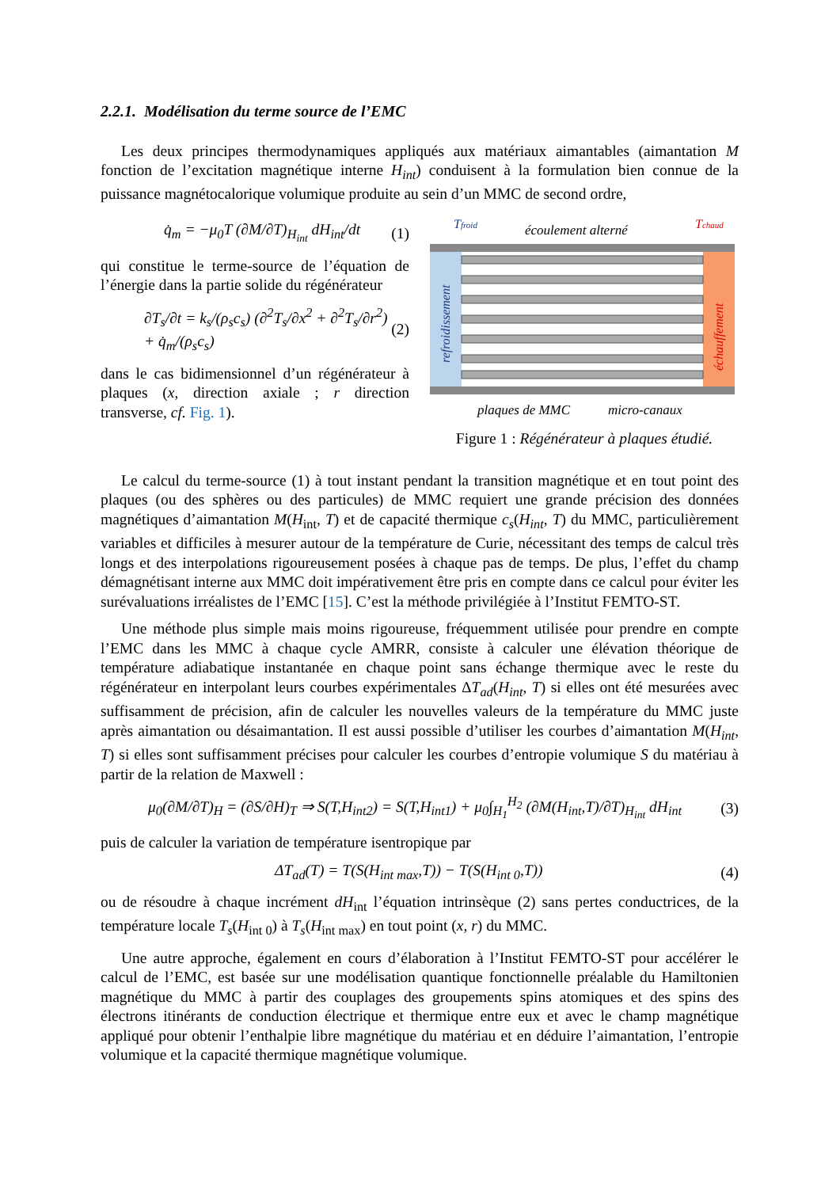2.2.1. Modélisation du terme source de l’EMC
Les deux principes thermodynamiques appliqués aux matériaux aimantables (aimantation M fonction de l’excitation magnétique interne H<sub>int</sub>) conduisent à la formulation bien connue de la puissance magnétocalorique volumique produite au sein d’un MMC de second ordre,
q̇<sub>m</sub> = −μ<sub>0</sub>T (∂M/∂T)<sub>H<sub>int</sub></sub> dH<sub>int</sub>/dt (1)
qui constitue le terme-source de l’équation de l’énergie dans la partie solide du régénérateur
∂T<sub>s</sub>/∂t = k<sub>s</sub>/(ρ<sub>s</sub>c<sub>s</sub>) (∂<sup>2</sup>T<sub>s</sub>/∂x<sup>2</sup> + ∂<sup>2</sup>T<sub>s</sub>/∂r<sup>2</sup>) + q̇<sub>m</sub>/(ρ<sub>s</sub>c<sub>s</sub>) (2)
dans le cas bidimensionnel d’un régénérateur à plaques (x, direction axiale ; r direction transverse, cf. Fig. 1).
Tfroid
écoulement alterné
Tchaud
refroidissement
échauffement
plaques de MMC
micro-canaux
Figure 1 : Régénérateur à plaques étudié.
Le calcul du terme-source (1) à tout instant pendant la transition magnétique et en tout point des plaques (ou des sphères ou des particules) de MMC requiert une grande précision des données magnétiques d’aimantation M(H<sub>int</sub>, T) et de capacité thermique c<sub>s</sub>(H<sub>int</sub>, T) du MMC, particulièrement variables et difficiles à mesurer autour de la température de Curie, nécessitant des temps de calcul très longs et des interpolations rigoureusement posées à chaque pas de temps. De plus, l’effet du champ démagnétisant interne aux MMC doit impérativement être pris en compte dans ce calcul pour éviter les surévaluations irréalistes de l’EMC [15]. C’est la méthode privilégiée à l’Institut FEMTO-ST.
Une méthode plus simple mais moins rigoureuse, fréquemment utilisée pour prendre en compte l’EMC dans les MMC à chaque cycle AMRR, consiste à calculer une élévation théorique de température adiabatique instantanée en chaque point sans échange thermique avec le reste du régénérateur en interpolant leurs courbes expérimentales ΔT<sub>ad</sub>(H<sub>int</sub>, T) si elles ont été mesurées avec suffisamment de précision, afin de calculer les nouvelles valeurs de la température du MMC juste après aimantation ou désaimantation. Il est aussi possible d’utiliser les courbes d’aimantation M(H<sub>int</sub>, T) si elles sont suffisamment précises pour calculer les courbes d’entropie volumique S du matériau à partir de la relation de Maxwell :
μ<sub>0</sub>(∂M/∂T)<sub>H</sub> = (∂S/∂H)<sub>T</sub> ⇒ S(T,H<sub>int2</sub>) = S(T,H<sub>int1</sub>) + μ<sub>0</sub>∫<sub>H<sub>1</sub></sub><sup>H<sub>2</sub></sup> (∂M(H<sub>int</sub>,T)/∂T)<sub>H<sub>int</sub></sub> dH<sub>int</sub> (3)
puis de calculer la variation de température isentropique par
ΔT<sub>ad</sub>(T) = T(S(H<sub>int max</sub>,T)) − T(S(H<sub>int 0</sub>,T)) (4)
ou de résoudre à chaque incrément dH<sub>int</sub> l’équation intrinsèque (2) sans pertes conductrices, de la température locale T<sub>s</sub>(H<sub>int 0</sub>) à T<sub>s</sub>(H<sub>int max</sub>) en tout point (x, r) du MMC.
Une autre approche, également en cours d’élaboration à l’Institut FEMTO-ST pour accélérer le calcul de l’EMC, est basée sur une modélisation quantique fonctionnelle préalable du Hamiltonien magnétique du MMC à partir des couplages des groupements spins atomiques et des spins des électrons itinérants de conduction électrique et thermique entre eux et avec le champ magnétique appliqué pour obtenir l’enthalpie libre magnétique du matériau et en déduire l’aimantation, l’entropie volumique et la capacité thermique magnétique volumique.